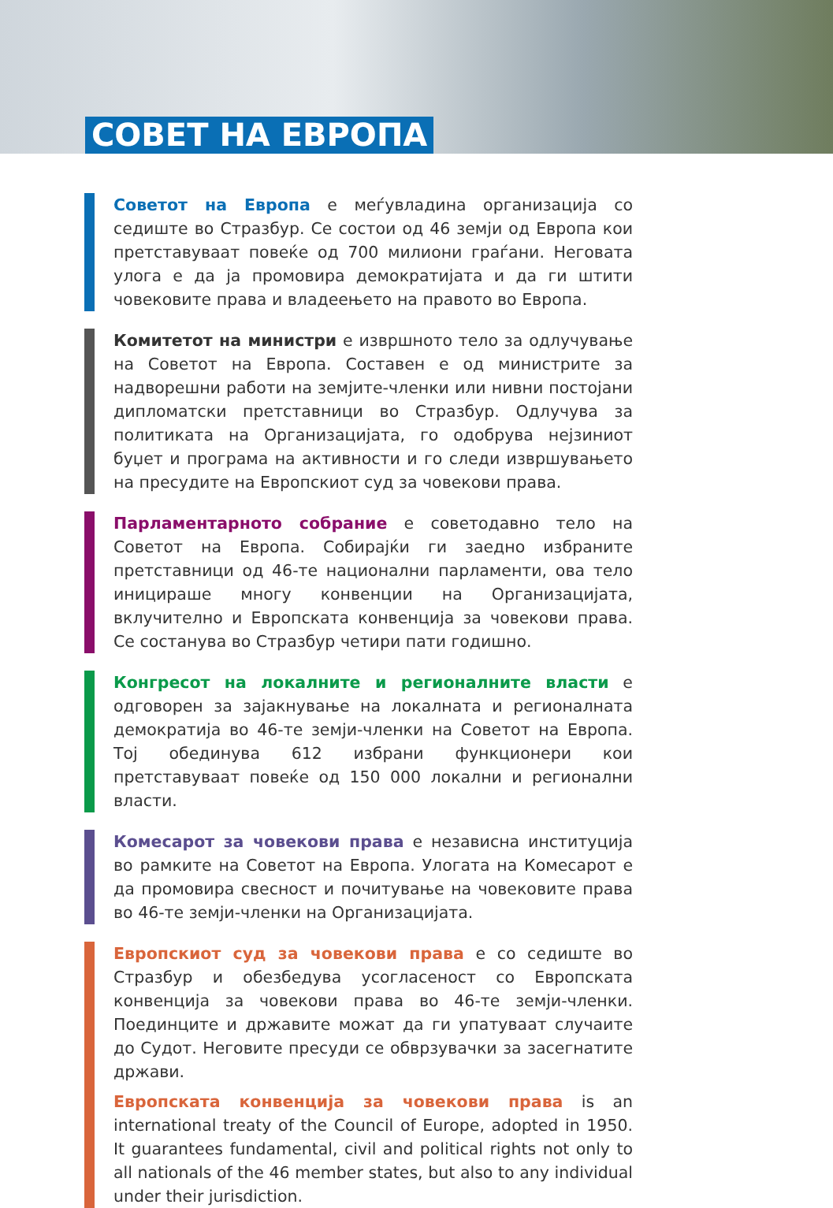СОВЕТ НА ЕВРОПА
Советот на Европа е меѓувладина организација со седиште во Стразбур. Се состои од 46 земји од Европа кои претставуваат повеќе од 700 милиони граѓани. Неговата улога е да ја промовира демократијата и да ги штити човековите права и владеењето на правото во Европа.
Комитетот на министри е извршното тело за одлучување на Советот на Европа. Составен е од министрите за надворешни работи на земјите-членки или нивни постојани дипломатски претставници во Стразбур. Одлучува за политиката на Организацијата, го одобрува нејзиниот буџет и програма на активности и го следи извршувањето на пресудите на Европскиот суд за човекови права.
Парламентарното собрание е советодавно тело на Советот на Европа. Собирајќи ги заедно избраните претставници од 46-те национални парламенти, ова тело иницираше многу конвенции на Организацијата, вклучително и Европската конвенција за човекови права. Се состанува во Стразбур четири пати годишно.
Конгресот на локалните и регионалните власти е одговорен за зајакнување на локалната и регионалната демократија во 46-те земји-членки на Советот на Европа. Тој обединува 612 избрани функционери кои претставуваат повеќе од 150 000 локални и регионални власти.
Комесарот за човекови права е независна институција во рамките на Советот на Европа. Улогата на Комесарот е да промовира свесност и почитување на човековите права во 46-те земји-членки на Организацијата.
Европскиот суд за човекови права е со седиште во Стразбур и обезбедува усогласеност со Европската конвенција за човекови права во 46-те земји-членки. Поединците и државите можат да ги упатуваат случаите до Судот. Неговите пресуди се обврзувачки за засегнатите држави.
Европската конвенција за човекови права is an international treaty of the Council of Europe, adopted in 1950. It guarantees fundamental, civil and political rights not only to all nationals of the 46 member states, but also to any individual under their jurisdiction.